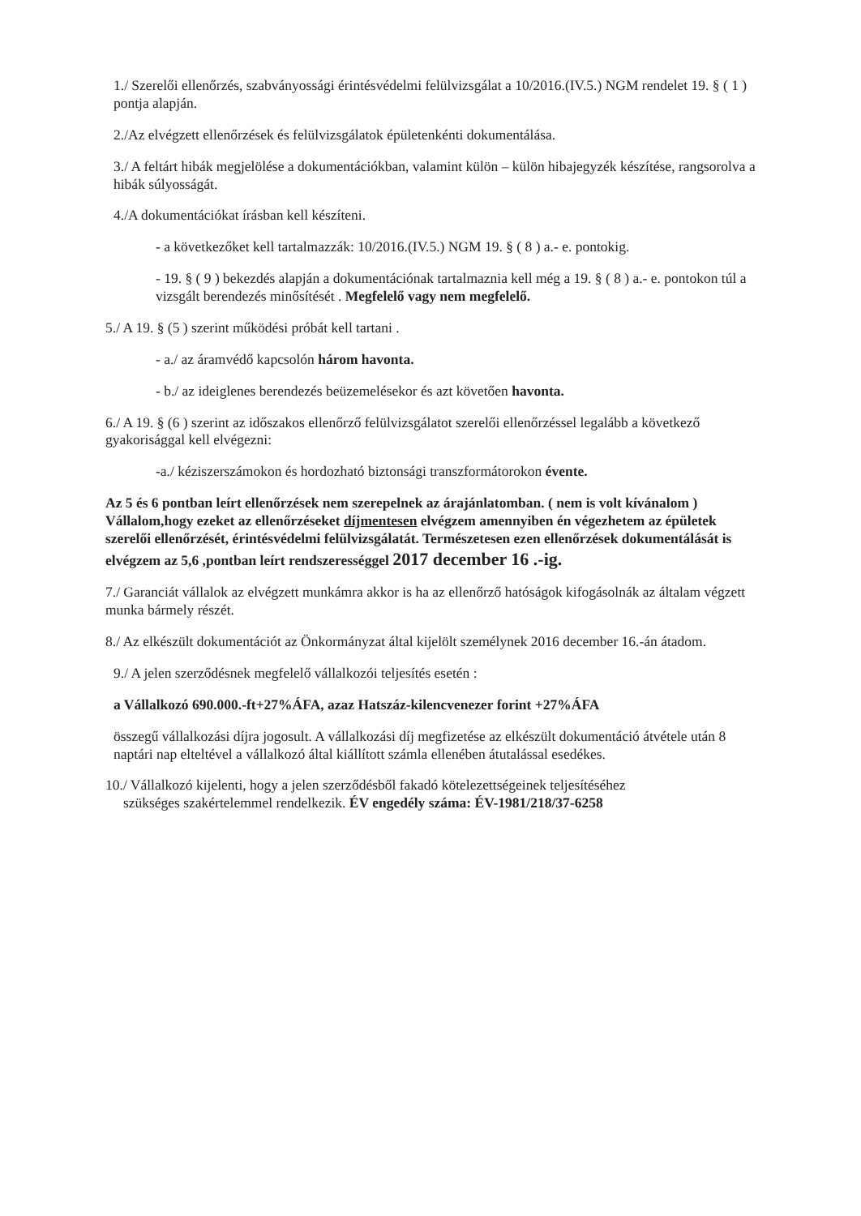1./ Szerelői ellenőrzés, szabványossági érintésvédelmi felülvizsgálat a 10/2016.(IV.5.) NGM rendelet 19. § ( 1 ) pontja alapján.
2./Az elvégzett ellenőrzések és felülvizsgálatok épületenkénti dokumentálása.
3./ A feltárt hibák megjelölése a dokumentációkban, valamint külön – külön hibajegyzék készítése, rangsorolva a hibák súlyosságát.
4./A dokumentációkat írásban kell készíteni.
- a következőket kell tartalmazzák: 10/2016.(IV.5.) NGM 19. § ( 8 ) a.- e. pontokig.
- 19. § ( 9 ) bekezdés alapján a dokumentációnak tartalmaznia kell még a 19. § ( 8 ) a.- e. pontokon túl a vizsgált berendezés minősítését . Megfelelő vagy nem megfelelő.
5./ A 19. § (5 ) szerint működési próbát kell tartani .
- a./ az áramvédő kapcsolón három havonta.
- b./ az ideiglenes berendezés beüzemelésekor és azt követően havonta.
6./ A 19. § (6 ) szerint az időszakos ellenőrző felülvizsgálatot szerelői ellenőrzéssel legalább a következő gyakorisággal kell elvégezni:
-a./ kéziszerszámokon és hordozható biztonsági transzformátorokon évente.
Az 5 és 6 pontban leírt ellenőrzések nem szerepelnek az árajánlatomban. ( nem is volt kívánalom ) Vállalom,hogy ezeket az ellenőrzéseket díjmentesen elvégzem amennyiben én végezhetem az épületek szerelői ellenőrzését, érintésvédelmi felülvizsgálatát. Természetesen ezen ellenőrzések dokumentálását is elvégzem az 5,6 ,pontban leírt rendszerességgel 2017 december 16 .-ig.
7./ Garanciát vállalok az elvégzett munkámra akkor is ha az ellenőrző hatóságok kifogásolnák az általam végzett munka bármely részét.
8./ Az elkészült dokumentációt az Önkormányzat által kijelölt személynek 2016 december 16.-án átadom.
9./ A jelen szerződésnek megfelelő vállalkozói teljesítés esetén :
a Vállalkozó 690.000.-ft+27%ÁFA, azaz Hatszáz-kilencvenezer forint +27%ÁFA
összegű vállalkozási díjra jogosult. A vállalkozási díj megfizetése az elkészült dokumentáció átvétele után 8 naptári nap elteltével a vállalkozó által kiállított számla ellenében átutalással esedékes.
10./ Vállalkozó kijelenti, hogy a jelen szerződésből fakadó kötelezettségeinek teljesítéséhez
szükséges szakértelemmel rendelkezik. ÉV engedély száma: ÉV-1981/218/37-6258